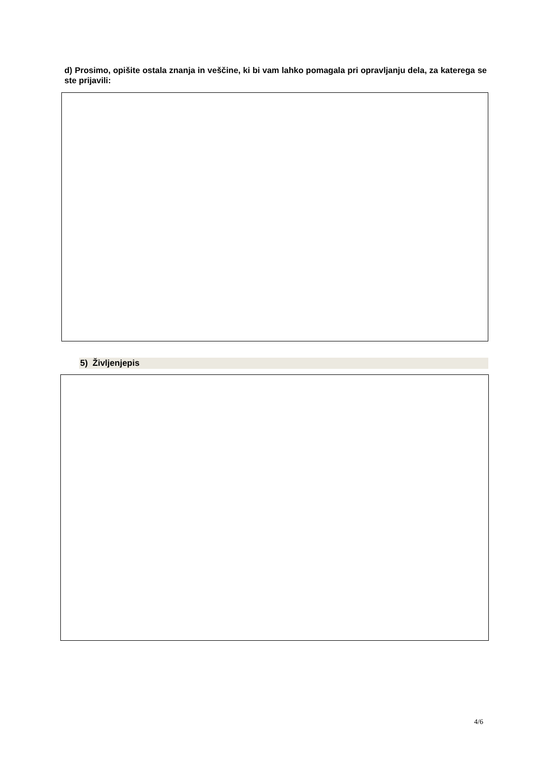d) Prosimo, opišite ostala znanja in veščine, ki bi vam lahko pomagala pri opravljanju dela, za katerega se ste prijavili:
5) Življenjepis
4/6